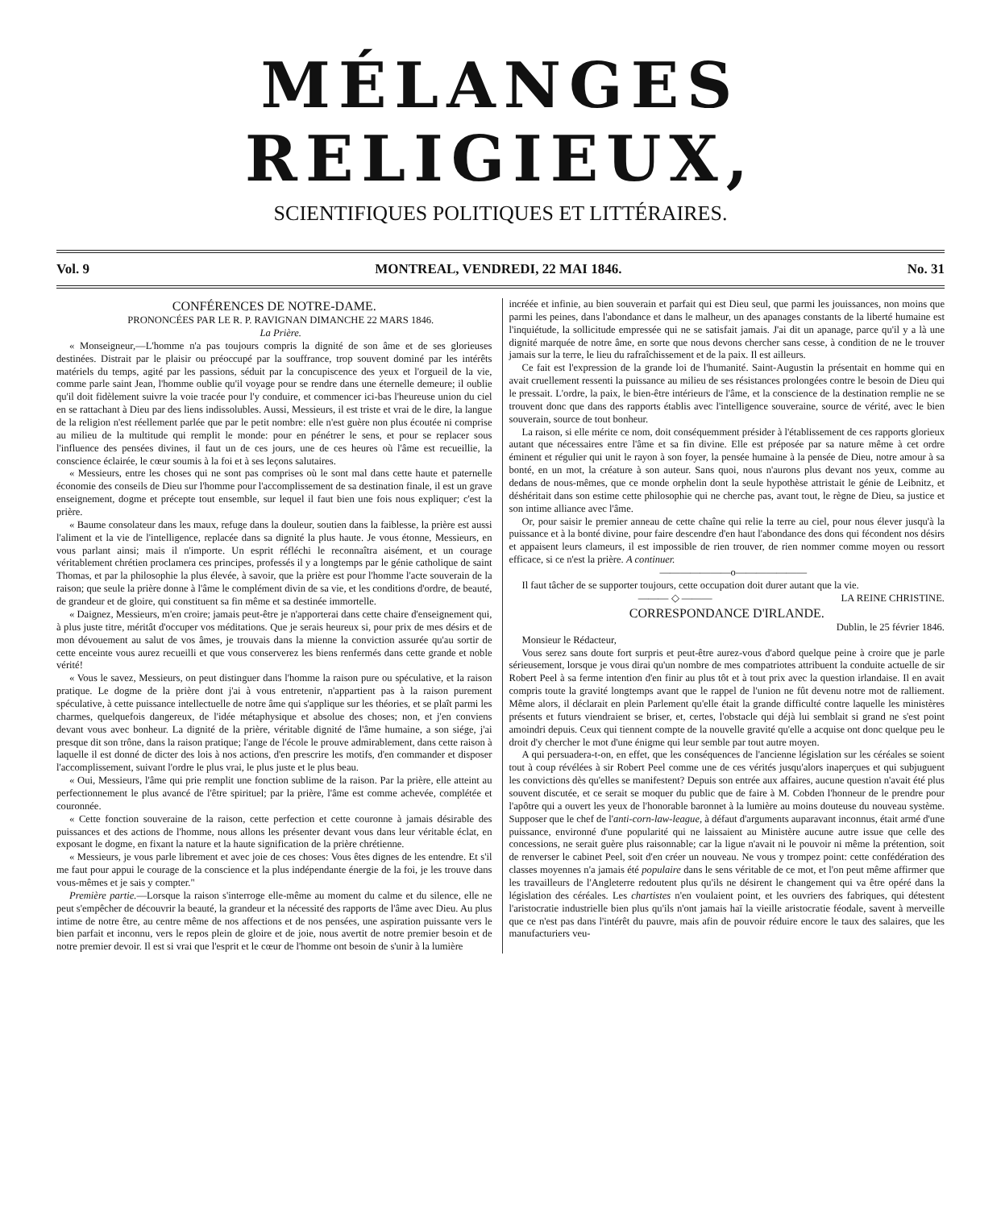MÉLANGES RELIGIEUX,
SCIENTIFIQUES POLITIQUES ET LITTÉRAIRES.
Vol. 9 MONTREAL, VENDREDI, 22 MAI 1846. No. 31
CONFÉRENCES DE NOTRE-DAME.
PRONONCÉES PAR LE R. P. RAVIGNAN DIMANCHE 22 MARS 1846.
La Prière.
« Monseigneur,—L'homme n'a pas toujours compris la dignité de son âme et de ses glorieuses destinées. Distrait par le plaisir ou préoccupé par la souffrance, trop souvent dominé par les intérêts matériels du temps, agité par les passions, séduit par la concupiscence des yeux et l'orgueil de la vie, comme parle saint Jean, l'homme oublie qu'il voyage pour se rendre dans une éternelle demeure; il oublie qu'il doit fidèlement suivre la voie tracée pour l'y conduire, et commencer ici-bas l'heureuse union du ciel en se rattachant à Dieu par des liens indissolubles. Aussi, Messieurs, il est triste et vrai de le dire, la langue de la religion n'est réellement parlée que par le petit nombre: elle n'est guère non plus écoutée ni comprise au milieu de la multitude qui remplit le monde: pour en pénétrer le sens, et pour se replacer sous l'influence des pensées divines, il faut un de ces jours, une de ces heures où l'âme est recueillie, la conscience éclairée, le cœur soumis à la foi et à ses leçons salutaires.
« Messieurs, entre les choses qui ne sont pas comprises où le sont mal dans cette haute et paternelle économie des conseils de Dieu sur l'homme pour l'accomplissement de sa destination finale, il est un grave enseignement, dogme et précepte tout ensemble, sur lequel il faut bien une fois nous expliquer; c'est la prière.
« Baume consolateur dans les maux, refuge dans la douleur, soutien dans la faiblesse, la prière est aussi l'aliment et la vie de l'intelligence, replacée dans sa dignité la plus haute. Je vous étonne, Messieurs, en vous parlant ainsi; mais il n'importe. Un esprit réfléchi le reconnaîtra aisément, et un courage véritablement chrétien proclamera ces principes, professés il y a longtemps par le génie catholique de saint Thomas, et par la philosophie la plus élevée, à savoir, que la prière est pour l'homme l'acte souverain de la raison; que seule la prière donne à l'âme le complément divin de sa vie, et les conditions d'ordre, de beauté, de grandeur et de gloire, qui constituent sa fin même et sa destinée immortelle.
« Daignez, Messieurs, m'en croire; jamais peut-être je n'apporterai dans cette chaire d'enseignement qui, à plus juste titre, méritât d'occuper vos méditations. Que je serais heureux si, pour prix de mes désirs et de mon dévouement au salut de vos âmes, je trouvais dans la mienne la conviction assurée qu'au sortir de cette enceinte vous aurez recueilli et que vous conserverez les biens renfermés dans cette grande et noble vérité!
« Vous le savez, Messieurs, on peut distinguer dans l'homme la raison pure ou spéculative, et la raison pratique. Le dogme de la prière dont j'ai à vous entretenir, n'appartient pas à la raison purement spéculative, à cette puissance intellectuelle de notre âme qui s'applique sur les théories, et se plaît parmi les charmes, quelquefois dangereux, de l'idée métaphysique et absolue des choses; non, et j'en conviens devant vous avec bonheur. La dignité de la prière, véritable dignité de l'âme humaine, a son siége, j'ai presque dit son trône, dans la raison pratique; l'ange de l'école le prouve admirablement, dans cette raison à laquelle il est donné de dicter des lois à nos actions, d'en prescrire les motifs, d'en commander et disposer l'accomplissement, suivant l'ordre le plus vrai, le plus juste et le plus beau.
« Oui, Messieurs, l'âme qui prie remplit une fonction sublime de la raison. Par la prière, elle atteint au perfectionnement le plus avancé de l'être spirituel; par la prière, l'âme est comme achevée, complétée et couronnée.
« Cette fonction souveraine de la raison, cette perfection et cette couronne à jamais désirable des puissances et des actions de l'homme, nous allons les présenter devant vous dans leur véritable éclat, en exposant le dogme, en fixant la nature et la haute signification de la prière chrétienne.
« Messieurs, je vous parle librement et avec joie de ces choses: Vous êtes dignes de les entendre. Et s'il me faut pour appui le courage de la conscience et la plus indépendante énergie de la foi, je les trouve dans vous-mêmes et je sais y compter."
Première partie.—Lorsque la raison s'interroge elle-même au moment du calme et du silence, elle ne peut s'empêcher de découvrir la beauté, la grandeur et la nécessité des rapports de l'âme avec Dieu. Au plus intime de notre être, au centre même de nos affections et de nos pensées, une aspiration puissante vers le bien parfait et inconnu, vers le repos plein de gloire et de joie, nous avertit de notre premier besoin et de notre premier devoir. Il est si vrai que l'esprit et le cœur de l'homme ont besoin de s'unir à la lumière
incréée et infinie, au bien souverain et parfait qui est Dieu seul, que parmi les jouissances, non moins que parmi les peines, dans l'abondance et dans le malheur, un des apanages constants de la liberté humaine est l'inquiétude, la sollicitude empressée qui ne se satisfait jamais. J'ai dit un apanage, parce qu'il y a là une dignité marquée de notre âme, en sorte que nous devons chercher sans cesse, à condition de ne le trouver jamais sur la terre, le lieu du rafraîchissement et de la paix. Il est ailleurs.
Ce fait est l'expression de la grande loi de l'humanité. Saint-Augustin la présentait en homme qui en avait cruellement ressenti la puissance au milieu de ses résistances prolongées contre le besoin de Dieu qui le pressait. L'ordre, la paix, le bien-être intérieurs de l'âme, et la conscience de la destination remplie ne se trouvent donc que dans des rapports établis avec l'intelligence souveraine, source de vérité, avec le bien souverain, source de tout bonheur.
La raison, si elle mérite ce nom, doit conséquemment présider à l'établissement de ces rapports glorieux autant que nécessaires entre l'âme et sa fin divine. Elle est préposée par sa nature même à cet ordre éminent et régulier qui unit le rayon à son foyer, la pensée humaine à la pensée de Dieu, notre amour à sa bonté, en un mot, la créature à son auteur. Sans quoi, nous n'aurons plus devant nos yeux, comme au dedans de nous-mêmes, que ce monde orphelin dont la seule hypothèse attristait le génie de Leibnitz, et déshéritait dans son estime cette philosophie qui ne cherche pas, avant tout, le règne de Dieu, sa justice et son intime alliance avec l'âme.
Or, pour saisir le premier anneau de cette chaîne qui relie la terre au ciel, pour nous élever jusqu'à la puissance et à la bonté divine, pour faire descendre d'en haut l'abondance des dons qui fécondent nos désirs et appaisent leurs clameurs, il est impossible de rien trouver, de rien nommer comme moyen ou ressort efficace, si ce n'est la prière. A continuer.
———————o———————
Il faut tâcher de se supporter toujours, cette occupation doit durer autant que la vie. LA REINE CHRISTINE.
——— ◇ ———
CORRESPONDANCE D'IRLANDE.
Dublin, le 25 février 1846.
Monsieur le Rédacteur,
Vous serez sans doute fort surpris et peut-être aurez-vous d'abord quelque peine à croire que je parle sérieusement, lorsque je vous dirai qu'un nombre de mes compatriotes attribuent la conduite actuelle de sir Robert Peel à sa ferme intention d'en finir au plus tôt et à tout prix avec la question irlandaise. Il en avait compris toute la gravité longtemps avant que le rappel de l'union ne fût devenu notre mot de ralliement. Même alors, il déclarait en plein Parlement qu'elle était la grande difficulté contre laquelle les ministères présents et futurs viendraient se briser, et, certes, l'obstacle qui déjà lui semblait si grand ne s'est point amoindri depuis. Ceux qui tiennent compte de la nouvelle gravité qu'elle a acquise ont donc quelque peu le droit d'y chercher le mot d'une énigme qui leur semble par tout autre moyen.
A qui persuadera-t-on, en effet, que les conséquences de l'ancienne législation sur les céréales se soient tout à coup révélées à sir Robert Peel comme une de ces vérités jusqu'alors inaperçues et qui subjuguent les convictions dès qu'elles se manifestent? Depuis son entrée aux affaires, aucune question n'avait été plus souvent discutée, et ce serait se moquer du public que de faire à M. Cobden l'honneur de le prendre pour l'apôtre qui a ouvert les yeux de l'honorable baronnet à la lumière au moins douteuse du nouveau système. Supposer que le chef de l'anti-corn-law-league, à défaut d'arguments auparavant inconnus, était armé d'une puissance, environné d'une popularité qui ne laissaient au Ministère aucune autre issue que celle des concessions, ne serait guère plus raisonnable; car la ligue n'avait ni le pouvoir ni même la prétention, soit de renverser le cabinet Peel, soit d'en créer un nouveau. Ne vous y trompez point: cette confédération des classes moyennes n'a jamais été populaire dans le sens véritable de ce mot, et l'on peut même affirmer que les travailleurs de l'Angleterre redoutent plus qu'ils ne désirent le changement qui va être opéré dans la législation des céréales. Les chartistes n'en voulaient point, et les ouvriers des fabriques, qui détestent l'aristocratie industrielle bien plus qu'ils n'ont jamais haï la vieille aristocratie féodale, savent à merveille que ce n'est pas dans l'intérêt du pauvre, mais afin de pouvoir réduire encore le taux des salaires, que les manufacturiers veu-